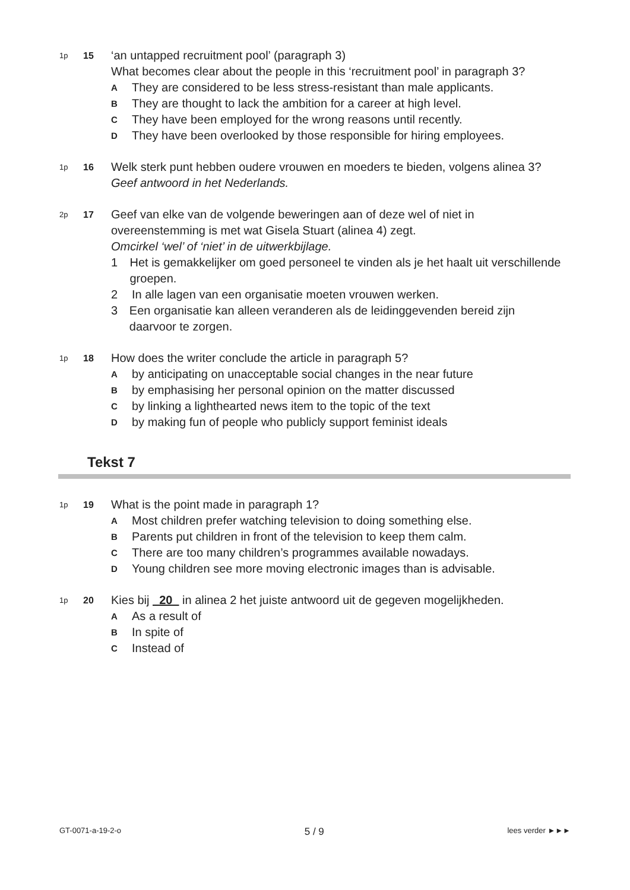1p
15
‘an untapped recruitment pool’ (paragraph 3)
What becomes clear about the people in this ‘recruitment pool’ in paragraph 3?
A They are considered to be less stress-resistant than male applicants.
B They are thought to lack the ambition for a career at high level.
C They have been employed for the wrong reasons until recently.
D They have been overlooked by those responsible for hiring employees.
1p
16
Welk sterk punt hebben oudere vrouwen en moeders te bieden, volgens alinea 3?
Geef antwoord in het Nederlands.
2p
17
Geef van elke van de volgende beweringen aan of deze wel of niet in overeenstemming is met wat Gisela Stuart (alinea 4) zegt.
Omcirkel ‘wel’ of ‘niet’ in de uitwerkbijlage.
1 Het is gemakkelijker om goed personeel te vinden als je het haalt uit verschillende groepen.
2 In alle lagen van een organisatie moeten vrouwen werken.
3 Een organisatie kan alleen veranderen als de leidinggevenden bereid zijn daarvoor te zorgen.
1p
18
How does the writer conclude the article in paragraph 5?
Aby anticipating on unacceptable social changes in the near future
Bby emphasising her personal opinion on the matter discussed
Cby linking a lighthearted news item to the topic of the text
Dby making fun of people who publicly support feminist ideals
Tekst 7
1p
19
What is the point made in paragraph 1?
A Most children prefer watching television to doing something else.
B Parents put children in front of the television to keep them calm.
C There are too many children’s programmes available nowadays.
D Young children see more moving electronic images than is advisable.
1p
20
Kies bij 20 in alinea 2 het juiste antwoord uit de gegeven mogelijkheden.
A As a result of
B In spite of
C Instead of
GT-0071-a-19-2-o 5 / 9 lees verder ►►►